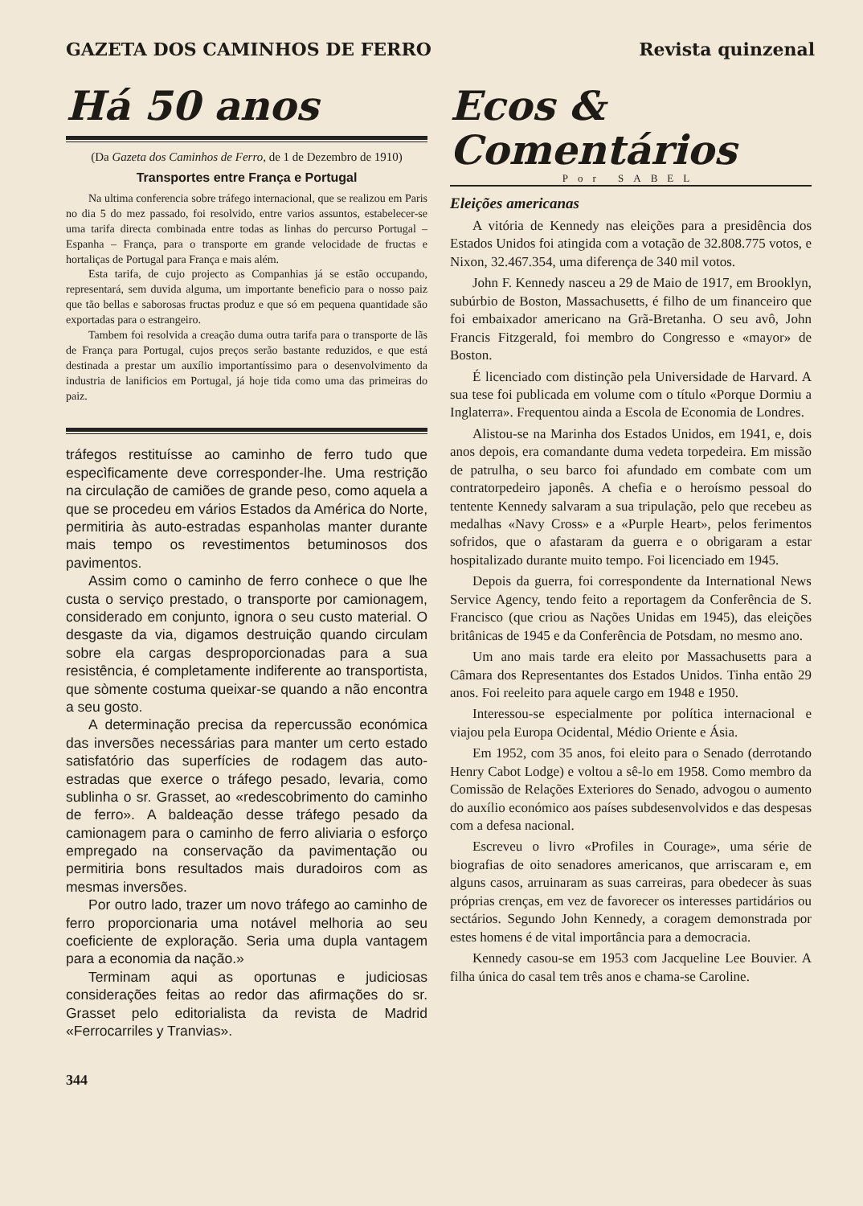GAZETA DOS CAMINHOS DE FERRO Revista quinzenal
Há 50 anos
(Da Gazeta dos Caminhos de Ferro, de 1 de Dezembro de 1910)
Transportes entre França e Portugal
Na ultima conferencia sobre tráfego internacional, que se realizou em Paris no dia 5 do mez passado, foi resolvido, entre varios assuntos, estabelecer-se uma tarifa directa combinada entre todas as linhas do percurso Portugal – Espanha – França, para o transporte em grande velocidade de fructas e hortaliças de Portugal para França e mais além.
Esta tarifa, de cujo projecto as Companhias já se estão occupando, representará, sem duvida alguma, um importante beneficio para o nosso paiz que tão bellas e saborosas fructas produz e que só em pequena quantidade são exportadas para o estrangeiro.
Tambem foi resolvida a creação duma outra tarifa para o transporte de lãs de França para Portugal, cujos preços serão bastante reduzidos, e que está destinada a prestar um auxílio importantíssimo para o desenvolvimento da industria de lanificios em Portugal, já hoje tida como uma das primeiras do paiz.
tráfegos restituísse ao caminho de ferro tudo que especìficamente deve corresponder-lhe. Uma restrição na circulação de camiões de grande peso, como aquela a que se procedeu em vários Estados da América do Norte, permitiria às auto-estradas espanholas manter durante mais tempo os revestimentos betuminosos dos pavimentos.
Assim como o caminho de ferro conhece o que lhe custa o serviço prestado, o transporte por camionagem, considerado em conjunto, ignora o seu custo material. O desgaste da via, digamos destruição quando circulam sobre ela cargas desproporcionadas para a sua resistência, é completamente indiferente ao transportista, que sòmente costuma queixar-se quando a não encontra a seu gosto.
A determinação precisa da repercussão económica das inversões necessárias para manter um certo estado satisfatório das superfícies de rodagem das auto-estradas que exerce o tráfego pesado, levaria, como sublinha o sr. Grasset, ao «redescobrimento do caminho de ferro». A baldeação desse tráfego pesado da camionagem para o caminho de ferro aliviaria o esforço empregado na conservação da pavimentação ou permitiria bons resultados mais duradoiros com as mesmas inversões.
Por outro lado, trazer um novo tráfego ao caminho de ferro proporcionaria uma notável melhoria ao seu coeficiente de exploração. Seria uma dupla vantagem para a economia da nação.»
Terminam aqui as oportunas e judiciosas considerações feitas ao redor das afirmações do sr. Grasset pelo editorialista da revista de Madrid «Ferrocarriles y Tranvias».
Ecos & Comentários
Por SABEL
Eleições americanas
A vitória de Kennedy nas eleições para a presidência dos Estados Unidos foi atingida com a votação de 32.808.775 votos, e Nixon, 32.467.354, uma diferença de 340 mil votos.
John F. Kennedy nasceu a 29 de Maio de 1917, em Brooklyn, subúrbio de Boston, Massachusetts, é filho de um financeiro que foi embaixador americano na Grã-Bretanha. O seu avô, John Francis Fitzgerald, foi membro do Congresso e «mayor» de Boston.
É licenciado com distinção pela Universidade de Harvard. A sua tese foi publicada em volume com o título «Porque Dormiu a Inglaterra». Frequentou ainda a Escola de Economia de Londres.
Alistou-se na Marinha dos Estados Unidos, em 1941, e, dois anos depois, era comandante duma vedeta torpedeira. Em missão de patrulha, o seu barco foi afundado em combate com um contratorpedeiro japonês. A chefia e o heroísmo pessoal do tentente Kennedy salvaram a sua tripulação, pelo que recebeu as medalhas «Navy Cross» e a «Purple Heart», pelos ferimentos sofridos, que o afastaram da guerra e o obrigaram a estar hospitalizado durante muito tempo. Foi licenciado em 1945.
Depois da guerra, foi correspondente da International News Service Agency, tendo feito a reportagem da Conferência de S. Francisco (que criou as Nações Unidas em 1945), das eleições britânicas de 1945 e da Conferência de Potsdam, no mesmo ano.
Um ano mais tarde era eleito por Massachusetts para a Câmara dos Representantes dos Estados Unidos. Tinha então 29 anos. Foi reeleito para aquele cargo em 1948 e 1950.
Interessou-se especialmente por política internacional e viajou pela Europa Ocidental, Médio Oriente e Ásia.
Em 1952, com 35 anos, foi eleito para o Senado (derrotando Henry Cabot Lodge) e voltou a sê-lo em 1958. Como membro da Comissão de Relações Exteriores do Senado, advogou o aumento do auxílio económico aos países subdesenvolvidos e das despesas com a defesa nacional.
Escreveu o livro «Profiles in Courage», uma série de biografias de oito senadores americanos, que arriscaram e, em alguns casos, arruinaram as suas carreiras, para obedecer às suas próprias crenças, em vez de favorecer os interesses partidários ou sectários. Segundo John Kennedy, a coragem demonstrada por estes homens é de vital importância para a democracia.
Kennedy casou-se em 1953 com Jacqueline Lee Bouvier. A filha única do casal tem três anos e chama-se Caroline.
344